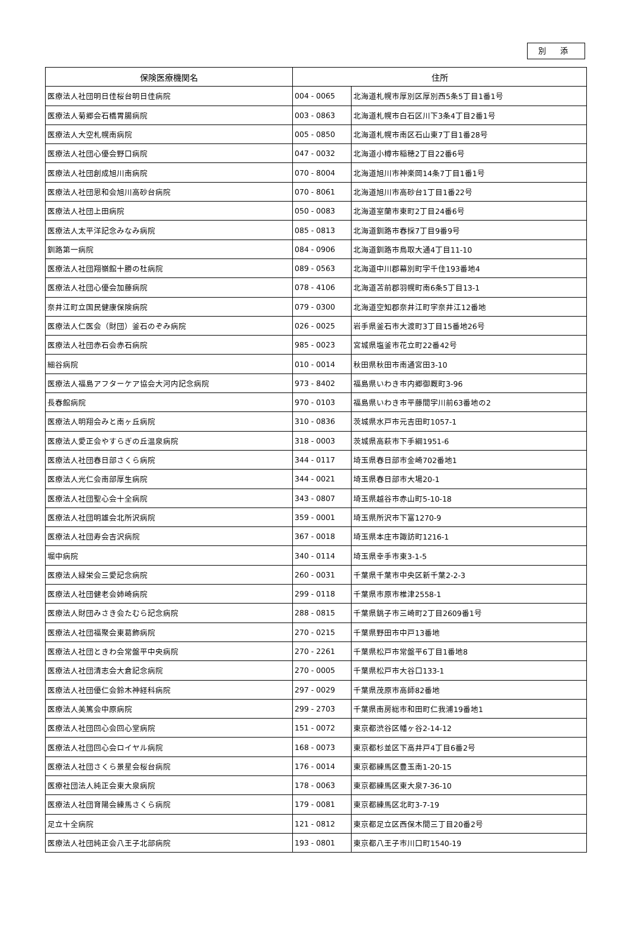別 添
| 保険医療機関名 | 住所 | |
| --- | --- | --- |
| 医療法人社団明日佳桜台明日佳病院 | 004 - 0065 | 北海道札幌市厚別区厚別西5条5丁目1番1号 |
| 医療法人菊郷会石橋胃腸病院 | 003 - 0863 | 北海道札幌市白石区川下3条4丁目2番1号 |
| 医療法人大空札幌南病院 | 005 - 0850 | 北海道札幌市南区石山東7丁目1番28号 |
| 医療法人社団心優会野口病院 | 047 - 0032 | 北海道小樽市稲穂2丁目22番6号 |
| 医療法人社団創成旭川南病院 | 070 - 8004 | 北海道旭川市神楽岡14条7丁目1番1号 |
| 医療法人社団恩和会旭川高砂台病院 | 070 - 8061 | 北海道旭川市高砂台1丁目1番22号 |
| 医療法人社団上田病院 | 050 - 0083 | 北海道室蘭市東町2丁目24番6号 |
| 医療法人太平洋記念みなみ病院 | 085 - 0813 | 北海道釧路市春採7丁目9番9号 |
| 釧路第一病院 | 084 - 0906 | 北海道釧路市鳥取大通4丁目11-10 |
| 医療法人社団翔嶺館十勝の杜病院 | 089 - 0563 | 北海道中川郡幕別町字千住193番地4 |
| 医療法人社団心優会加藤病院 | 078 - 4106 | 北海道苫前郡羽幌町南6条5丁目13-1 |
| 奈井江町立国民健康保険病院 | 079 - 0300 | 北海道空知郡奈井江町字奈井江12番地 |
| 医療法人仁医会（財団）釜石のぞみ病院 | 026 - 0025 | 岩手県釜石市大渡町3丁目15番地26号 |
| 医療法人社団赤石会赤石病院 | 985 - 0023 | 宮城県塩釜市花立町22番42号 |
| 細谷病院 | 010 - 0014 | 秋田県秋田市南通宮田3-10 |
| 医療法人福島アフターケア協会大河内記念病院 | 973 - 8402 | 福島県いわき市内郷御厩町3-96 |
| 長春館病院 | 970 - 0103 | 福島県いわき市平藤間字川前63番地の2 |
| 医療法人明翔会みと南ヶ丘病院 | 310 - 0836 | 茨城県水戸市元吉田町1057-1 |
| 医療法人愛正会やすらぎの丘温泉病院 | 318 - 0003 | 茨城県高萩市下手綱1951-6 |
| 医療法人社団春日部さくら病院 | 344 - 0117 | 埼玉県春日部市金崎702番地1 |
| 医療法人光仁会南部厚生病院 | 344 - 0021 | 埼玉県春日部市大場20-1 |
| 医療法人社団聖心会十全病院 | 343 - 0807 | 埼玉県越谷市赤山町5-10-18 |
| 医療法人社団明雄会北所沢病院 | 359 - 0001 | 埼玉県所沢市下富1270-9 |
| 医療法人社団寿会吉沢病院 | 367 - 0018 | 埼玉県本庄市諏訪町1216-1 |
| 堀中病院 | 340 - 0114 | 埼玉県幸手市東3-1-5 |
| 医療法人緑栄会三愛記念病院 | 260 - 0031 | 千葉県千葉市中央区新千葉2-2-3 |
| 医療法人社団健老会姉崎病院 | 299 - 0118 | 千葉県市原市椎津2558-1 |
| 医療法人財団みさき会たむら記念病院 | 288 - 0815 | 千葉県銚子市三崎町2丁目2609番1号 |
| 医療法人社団福聚会東葛飾病院 | 270 - 0215 | 千葉県野田市中戸13番地 |
| 医療法人社団ときわ会常盤平中央病院 | 270 - 2261 | 千葉県松戸市常盤平6丁目1番地8 |
| 医療法人社団清志会大倉記念病院 | 270 - 0005 | 千葉県松戸市大谷口133-1 |
| 医療法人社団優仁会鈴木神経科病院 | 297 - 0029 | 千葉県茂原市高師82番地 |
| 医療法人美篤会中原病院 | 299 - 2703 | 千葉県南房総市和田町仁我浦19番地1 |
| 医療法人社団回心会回心堂病院 | 151 - 0072 | 東京都渋谷区幡ヶ谷2-14-12 |
| 医療法人社団回心会ロイヤル病院 | 168 - 0073 | 東京都杉並区下高井戸4丁目6番2号 |
| 医療法人社団さくら景星会桜台病院 | 176 - 0014 | 東京都練馬区豊玉南1-20-15 |
| 医療社団法人純正会東大泉病院 | 178 - 0063 | 東京都練馬区東大泉7-36-10 |
| 医療法人社団育陽会練馬さくら病院 | 179 - 0081 | 東京都練馬区北町3-7-19 |
| 足立十全病院 | 121 - 0812 | 東京都足立区西保木間三丁目20番2号 |
| 医療法人社団純正会八王子北部病院 | 193 - 0801 | 東京都八王子市川口町1540-19 |